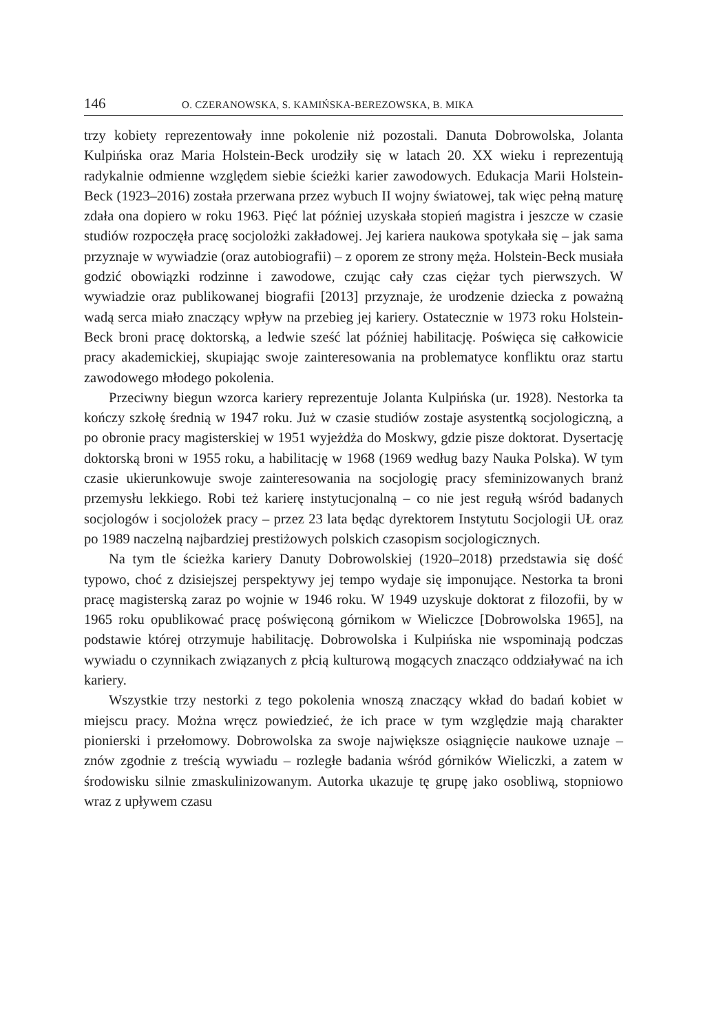146 O. CZERANOWSKA, S. KAMIŃSKA-BEREZOWSKA, B. MIKA
trzy kobiety reprezentowały inne pokolenie niż pozostali. Danuta Dobrowolska, Jolanta Kulpińska oraz Maria Holstein-Beck urodziły się w latach 20. XX wieku i reprezentują radykalnie odmienne względem siebie ścieżki karier zawodowych. Edukacja Marii Holstein-Beck (1923–2016) została przerwana przez wybuch II wojny światowej, tak więc pełną maturę zdała ona dopiero w roku 1963. Pięć lat później uzyskała stopień magistra i jeszcze w czasie studiów rozpoczęła pracę socjolożki zakładowej. Jej kariera naukowa spotykała się – jak sama przyznaje w wywiadzie (oraz autobiografii) – z oporem ze strony męża. Holstein-Beck musiała godzić obowiązki rodzinne i zawodowe, czując cały czas ciężar tych pierwszych. W wywiadzie oraz publikowanej biografii [2013] przyznaje, że urodzenie dziecka z poważną wadą serca miało znaczący wpływ na przebieg jej kariery. Ostatecznie w 1973 roku Holstein-Beck broni pracę doktorską, a ledwie sześć lat później habilitację. Poświęca się całkowicie pracy akademickiej, skupiając swoje zainteresowania na problematyce konfliktu oraz startu zawodowego młodego pokolenia.
Przeciwny biegun wzorca kariery reprezentuje Jolanta Kulpińska (ur. 1928). Nestorka ta kończy szkołę średnią w 1947 roku. Już w czasie studiów zostaje asystentką socjologiczną, a po obronie pracy magisterskiej w 1951 wyjeżdża do Moskwy, gdzie pisze doktorat. Dysertację doktorską broni w 1955 roku, a habilitację w 1968 (1969 według bazy Nauka Polska). W tym czasie ukierunkowuje swoje zainteresowania na socjologię pracy sfeminizowanych branż przemysłu lekkiego. Robi też karierę instytucjonalną – co nie jest regułą wśród badanych socjologów i socjolożek pracy – przez 23 lata będąc dyrektorem Instytutu Socjologii UŁ oraz po 1989 naczelną najbardziej prestiżowych polskich czasopism socjologicznych.
Na tym tle ścieżka kariery Danuty Dobrowolskiej (1920–2018) przedstawia się dość typowo, choć z dzisiejszej perspektywy jej tempo wydaje się imponujące. Nestorka ta broni pracę magisterską zaraz po wojnie w 1946 roku. W 1949 uzyskuje doktorat z filozofii, by w 1965 roku opublikować pracę poświęconą górnikom w Wieliczce [Dobrowolska 1965], na podstawie której otrzymuje habilitację. Dobrowolska i Kulpińska nie wspominają podczas wywiadu o czynnikach związanych z płcią kulturową mogących znacząco oddziaływać na ich kariery.
Wszystkie trzy nestorki z tego pokolenia wnoszą znaczący wkład do badań kobiet w miejscu pracy. Można wręcz powiedzieć, że ich prace w tym względzie mają charakter pionierski i przełomowy. Dobrowolska za swoje największe osiągnięcie naukowe uznaje – znów zgodnie z treścią wywiadu – rozległe badania wśród górników Wieliczki, a zatem w środowisku silnie zmaskulinizowanym. Autorka ukazuje tę grupę jako osobliwą, stopniowo wraz z upływem czasu